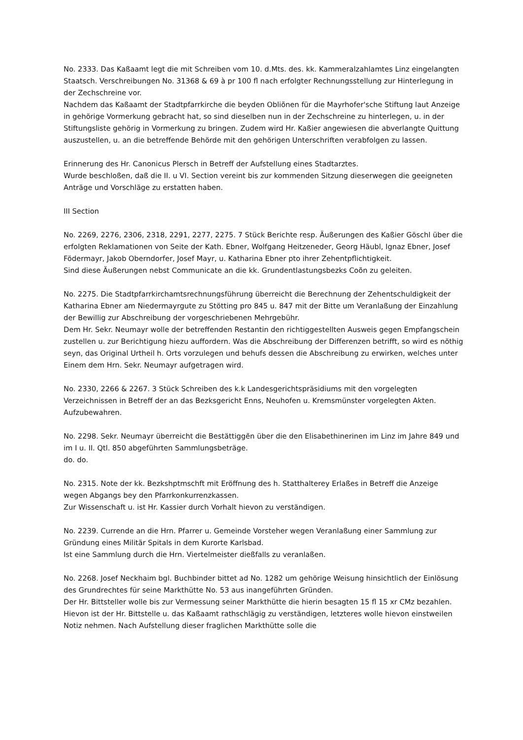No. 2333. Das Kaßaamt legt die mit Schreiben vom 10. d.Mts. des. kk. Kammeralzahlamtes Linz eingelangten Staatsch. Verschreibungen No. 31368 & 69 à pr 100 fl nach erfolgter Rechnungsstellung zur Hinterlegung in der Zechschreine vor.
Nachdem das Kaßaamt der Stadtpfarrkirche die beyden Obliõnen für die Mayrhofer'sche Stiftung laut Anzeige in gehörige Vormerkung gebracht hat, so sind dieselben nun in der Zechschreine zu hinterlegen, u. in der Stiftungsliste gehörig in Vormerkung zu bringen. Zudem wird Hr. Kaßier angewiesen die abverlangte Quittung auszustellen, u. an die betreffende Behörde mit den gehörigen Unterschriften verabfolgen zu lassen.
Erinnerung des Hr. Canonicus Plersch in Betreff der Aufstellung eines Stadtarztes.
Wurde beschloßen, daß die II. u VI. Section vereint bis zur kommenden Sitzung dieserwegen die geeigneten Anträge und Vorschläge zu erstatten haben.
III Section
No. 2269, 2276, 2306, 2318, 2291, 2277, 2275. 7 Stück Berichte resp. Äußerungen des Kaßier Göschl über die erfolgten Reklamationen von Seite der Kath. Ebner, Wolfgang Heitzeneder, Georg Häubl, Ignaz Ebner, Josef Födermayr, Jakob Oberndorfer, Josef Mayr, u. Katharina Ebner pto ihrer Zehentpflichtigkeit.
Sind diese Äußerungen nebst Communicate an die kk. Grundentlastungsbezks Coõn zu geleiten.
No. 2275. Die Stadtpfarrkirchamtsrechnungsführung überreicht die Berechnung der Zehentschuldigkeit der Katharina Ebner am Niedermayrgute zu Stötting pro 845 u. 847 mit der Bitte um Veranlaßung der Einzahlung der Bewillig zur Abschreibung der vorgeschriebenen Mehrgebühr.
Dem Hr. Sekr. Neumayr wolle der betreffenden Restantin den richtiggestellten Ausweis gegen Empfangschein zustellen u. zur Berichtigung hiezu auffordern. Was die Abschreibung der Differenzen betrifft, so wird es nöthig seyn, das Original Urtheil h. Orts vorzulegen und behufs dessen die Abschreibung zu erwirken, welches unter Einem dem Hrn. Sekr. Neumayr aufgetragen wird.
No. 2330, 2266 & 2267. 3 Stück Schreiben des k.k Landesgerichtspräsidiums mit den vorgelegten Verzeichnissen in Betreff der an das Bezksgericht Enns, Neuhofen u. Kremsmünster vorgelegten Akten.
Aufzubewahren.
No. 2298. Sekr. Neumayr überreicht die Bestättiggẽn über die den Elisabethinerinen im Linz im Jahre 849 und im I u. II. Qtl. 850 abgeführten Sammlungsbeträge.
do. do.
No. 2315. Note der kk. Bezkshptmschft mit Eröffnung des h. Statthalterey Erlaßes in Betreff die Anzeige wegen Abgangs bey den Pfarrkonkurrenzkassen.
Zur Wissenschaft u. ist Hr. Kassier durch Vorhalt hievon zu verständigen.
No. 2239. Currende an die Hrn. Pfarrer u. Gemeinde Vorsteher wegen Veranlaßung einer Sammlung zur Gründung eines Militär Spitals in dem Kurorte Karlsbad.
Ist eine Sammlung durch die Hrn. Viertelmeister dießfalls zu veranlaßen.
No. 2268. Josef Neckhaim bgl. Buchbinder bittet ad No. 1282 um gehörige Weisung hinsichtlich der Einlösung des Grundrechtes für seine Markthütte No. 53 aus inangeführten Gründen.
Der Hr. Bittsteller wolle bis zur Vermessung seiner Markthütte die hierin besagten 15 fl 15 xr CMz bezahlen. Hievon ist der Hr. Bittstelle u. das Kaßaamt rathschlägig zu verständigen, letzteres wolle hievon einstweilen Notiz nehmen. Nach Aufstellung dieser fraglichen Markthütte solle die